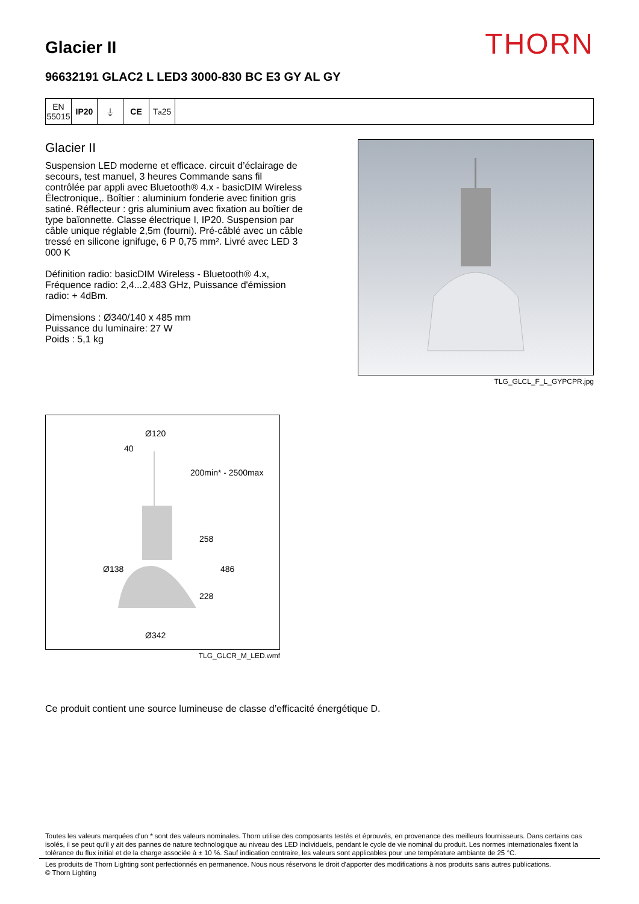Glacier II
THORN
96632191 GLAC2 L LED3 3000-830 BC E3 GY AL GY
EN 55015
IP20 ⏚ CE T<sub>a</sub>25
Glacier II
Suspension LED moderne et efficace. circuit d’éclairage de secours, test manuel, 3 heures Commande sans fil contrôlée par appli avec Bluetooth® 4.x - basicDIM Wireless Électronique,. Boîtier : aluminium fonderie avec finition gris satiné. Réflecteur : gris aluminium avec fixation au boîtier de type baïonnette. Classe électrique I, IP20. Suspension par câble unique réglable 2,5m (fourni). Pré-câblé avec un câble tressé en silicone ignifuge, 6 P 0,75 mm². Livré avec LED 3 000 K
Définition radio: basicDIM Wireless - Bluetooth® 4.x, Fréquence radio: 2,4...2,483 GHz, Puissance d'émission radio: + 4dBm.
Dimensions : Ø340/140 x 485 mm
Puissance du luminaire: 27 W
Poids : 5,1 kg
TLG_GLCL_F_L_GYPCPR.jpg
Ø120
40
200min* - 2500max
258
486
Ø138
228
Ø342
TLG_GLCR_M_LED.wmf
Ce produit contient une source lumineuse de classe d’efficacité énergétique D.
Toutes les valeurs marquées d'un * sont des valeurs nominales. Thorn utilise des composants testés et éprouvés, en provenance des meilleurs fournisseurs. Dans certains cas isolés, il se peut qu’il y ait des pannes de nature technologique au niveau des LED individuels, pendant le cycle de vie nominal du produit. Les normes internationales fixent la tolérance du flux initial et de la charge associée à ± 10 %. Sauf indication contraire, les valeurs sont applicables pour une température ambiante de 25 °C.
Les produits de Thorn Lighting sont perfectionnés en permanence. Nous nous réservons le droit d'apporter des modifications à nos produits sans autres publications.
© Thorn Lighting